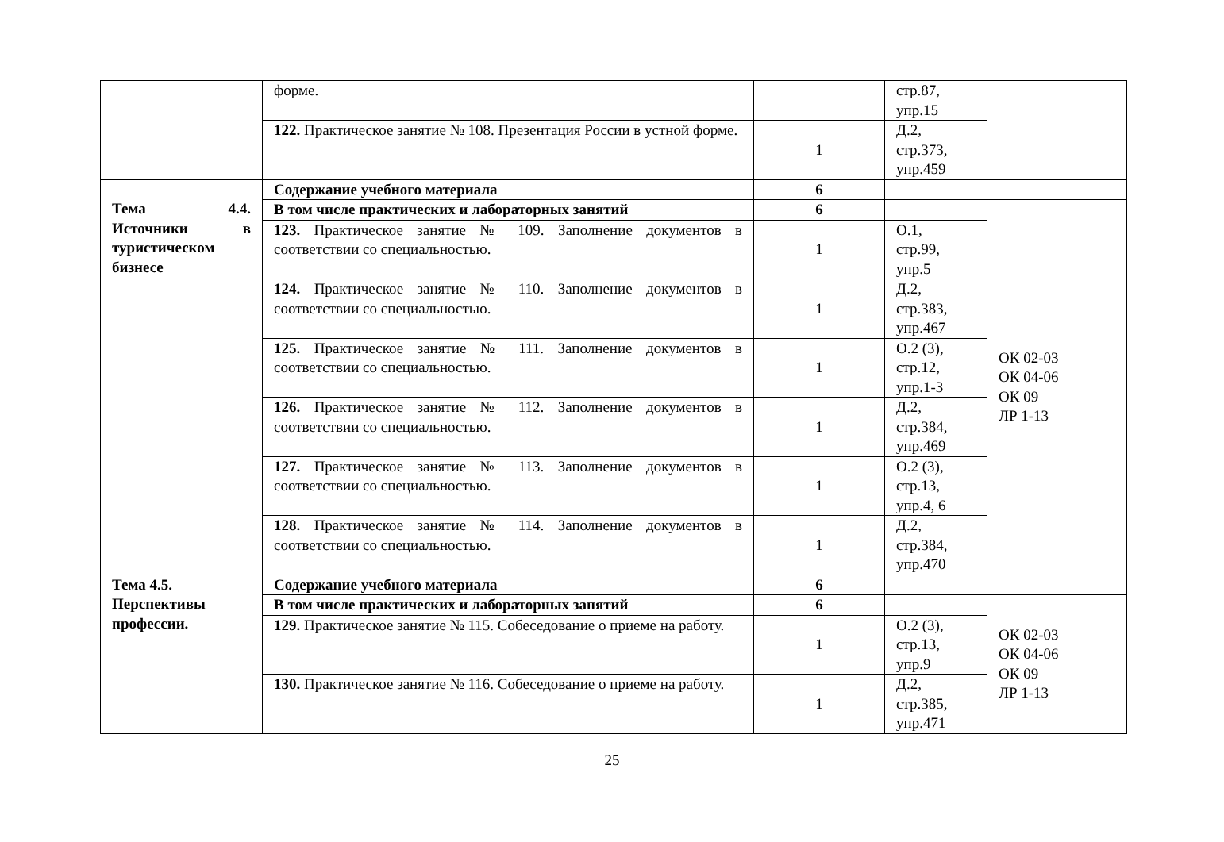| | форме. | | стр.87, упр.15 | |
| | 122. Практическое занятие № 108. Презентация России в устной форме. | 1 | Д.2, стр.373, упр.459 | |
| Тема 4.4. Источники в туристическом бизнесе | Содержание учебного материала | 6 | | |
| | В том числе практических и лабораторных занятий | 6 | | ОК 02-03 ОК 04-06 ОК 09 ЛР 1-13 |
| | 123. Практическое занятие № 109. Заполнение документов в соответствии со специальностью. | 1 | О.1, стр.99, упр.5 | |
| | 124. Практическое занятие № 110. Заполнение документов в соответствии со специальностью. | 1 | Д.2, стр.383, упр.467 | |
| | 125. Практическое занятие № 111. Заполнение документов в соответствии со специальностью. | 1 | О.2 (3), стр.12, упр.1-3 | |
| | 126. Практическое занятие № 112. Заполнение документов в соответствии со специальностью. | 1 | Д.2, стр.384, упр.469 | |
| | 127. Практическое занятие № 113. Заполнение документов в соответствии со специальностью. | 1 | О.2 (3), стр.13, упр.4, 6 | |
| | 128. Практическое занятие № 114. Заполнение документов в соответствии со специальностью. | 1 | Д.2, стр.384, упр.470 | |
| Тема 4.5. Перспективы профессии. | Содержание учебного материала | 6 | | |
| | В том числе практических и лабораторных занятий | 6 | | ОК 02-03 ОК 04-06 ОК 09 ЛР 1-13 |
| | 129. Практическое занятие № 115. Собеседование о приеме на работу. | 1 | О.2 (3), стр.13, упр.9 | |
| | 130. Практическое занятие № 116. Собеседование о приеме на работу. | 1 | Д.2, стр.385, упр.471 | |
25